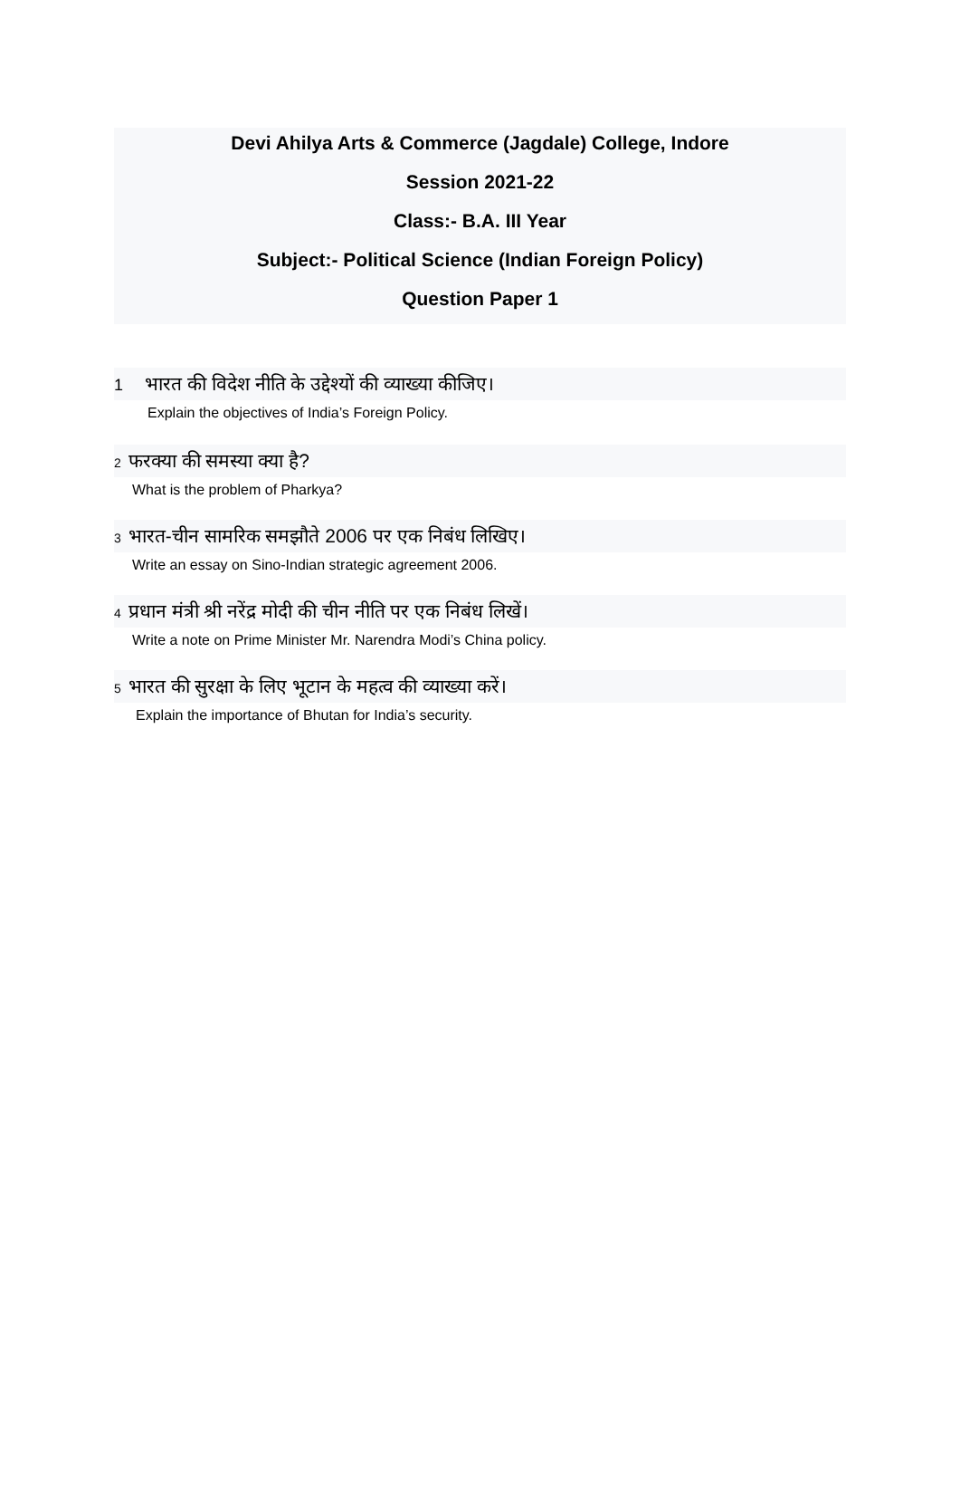Devi Ahilya Arts & Commerce (Jagdale) College, Indore
Session 2021-22
Class:- B.A. III Year
Subject:- Political Science (Indian Foreign Policy)
Question Paper 1
1 भारत की विदेश नीति के उद्देश्यों की व्याख्या कीजिए।
Explain the objectives of India’s Foreign Policy.
2 फरक्या की समस्या क्या है?
What is the problem of Pharkya?
3 भारत-चीन सामरिक समझौते 2006 पर एक निबंध लिखिए।
Write an essay on Sino-Indian strategic agreement 2006.
4 प्रधान मंत्री श्री नरेंद्र मोदी की चीन नीति पर एक निबंध लिखें।
Write a note on Prime Minister Mr. Narendra Modi’s China policy.
5 भारत की सुरक्षा के लिए भूटान के महत्व की व्याख्या करें।
Explain the importance of Bhutan for India’s security.